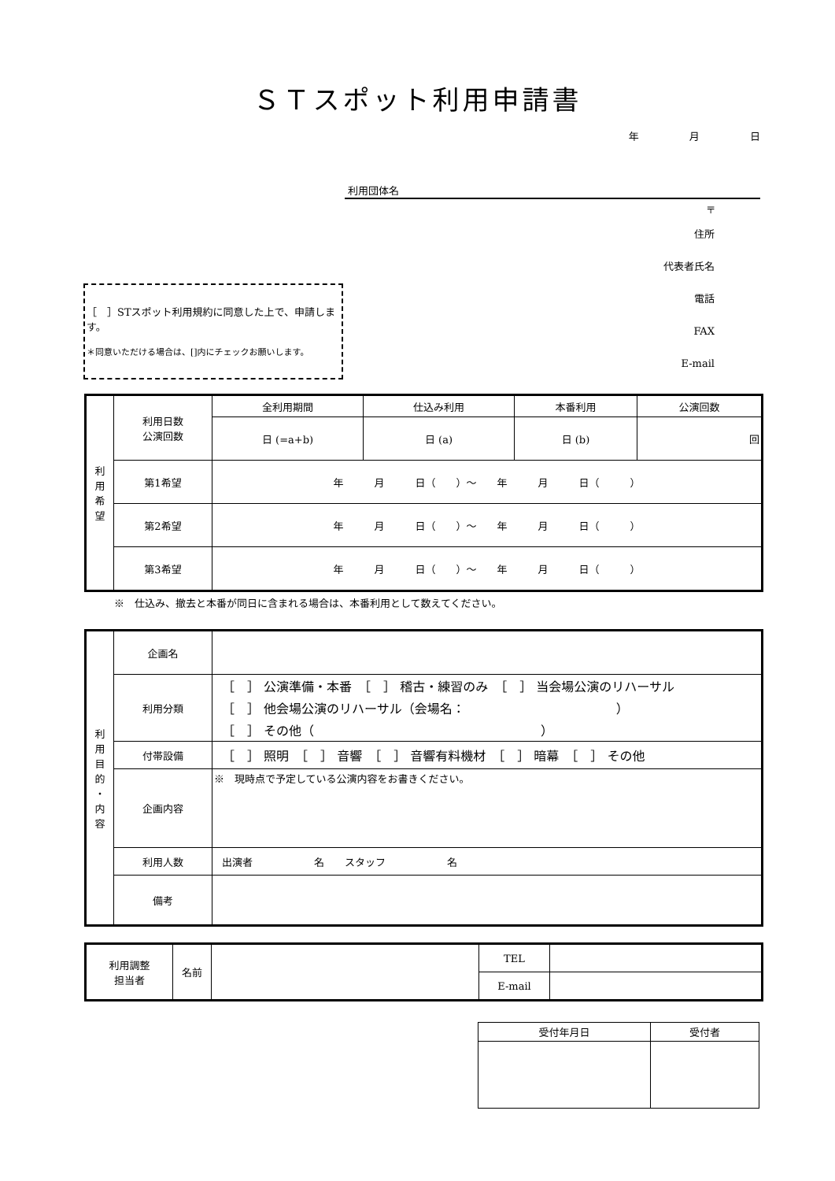ＳＴスポット利用申請書
年 月 日
利用団体名
［　］STスポット利用規約に同意した上で、申請します。
＊同意いただける場合は、[]内にチェックお願いします。
〒
住所
代表者氏名
電話
FAX
E-mail
| 利 用 希 望 | 利用日数 公演回数 | 全利用期間 | 仕込み利用 | 本番利用 | 公演回数 |
| | | 日 (=a+b) | 日 (a) | 日 (b) | 回 |
| | 第1希望 | 年 月 日（ ）～ 年 月 日（ ） | | | |
| | 第2希望 | 年 月 日（ ）～ 年 月 日（ ） | | | |
| | 第3希望 | 年 月 日（ ）～ 年 月 日（ ） | | | |
※　仕込み、撤去と本番が同日に含まれる場合は、本番利用として数えてください。
| 利 用 目 的 ・ 内 容 | 企画名 | |
| | 利用分類 | ［ ］ 公演準備・本番 ［ ］ 稽古・練習のみ ［ ］ 当会場公演のリハーサル ［ ］ 他会場公演のリハーサル（会場名： ） ［ ］ その他（ ） |
| | 付帯設備 | ［ ］ 照明 ［ ］ 音響 ［ ］ 音響有料機材 ［ ］ 暗幕 ［ ］ その他 |
| | 企画内容 | ※ 現時点で予定している公演内容をお書きください。 |
| | 利用人数 | 出演者 名 スタッフ 名 |
| | 備考 | |
| 利用調整 担当者 | 名前 | | TEL | |
| | | | E-mail | |
| 受付年月日 | 受付者 |
| --- | --- |